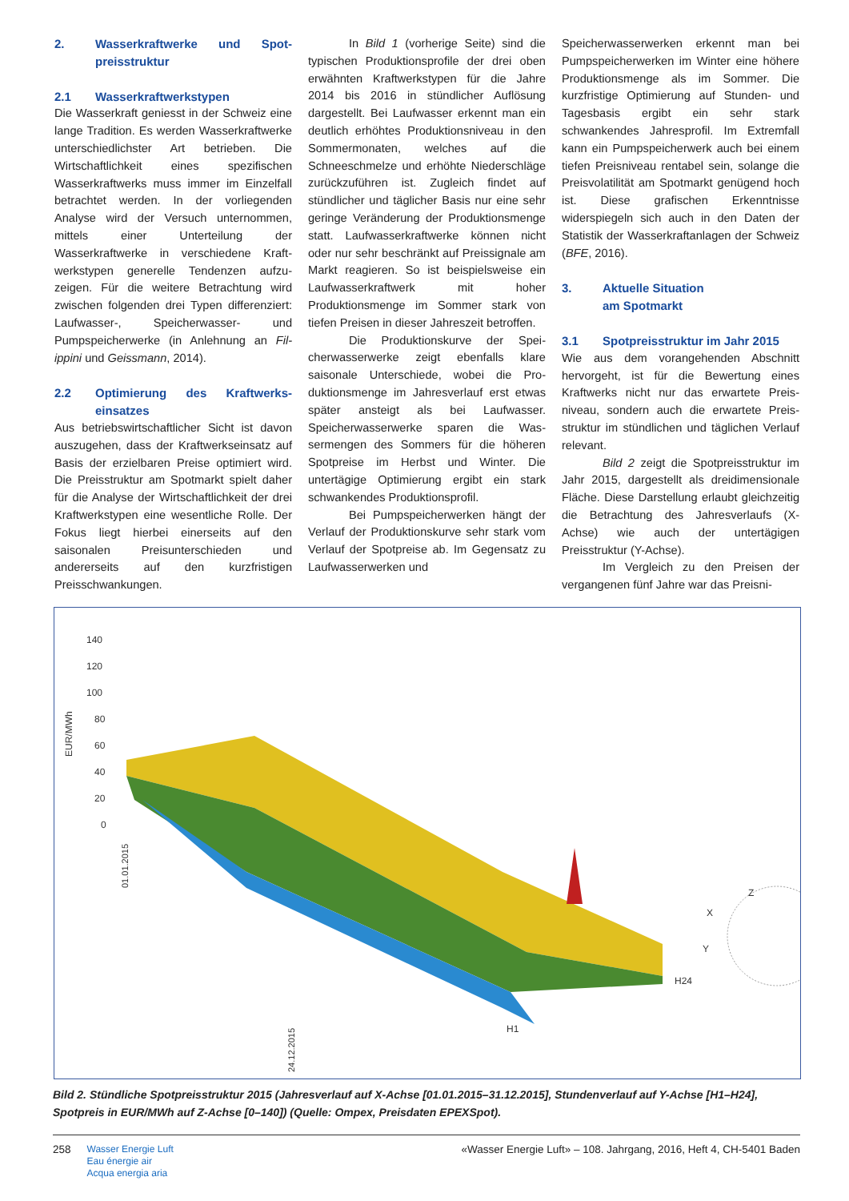2. Wasserkraftwerke und Spot­preisstruktur
2.1 Wasserkraftwerkstypen
Die Wasserkraft geniesst in der Schweiz eine lange Tradition. Es werden Wasser­kraftwerke unterschiedlichster Art betrie­ben. Die Wirtschaftlichkeit eines spezifi­schen Wasserkraftwerks muss immer im Einzelfall betrachtet werden. In der vorlie­genden Analyse wird der Versuch unter­nommen, mittels einer Unterteilung der Wasserkraftwerke in verschiedene Kraft­werkstypen generelle Tendenzen aufzu­zeigen. Für die weitere Betrachtung wird zwischen folgenden drei Typen differen­ziert: Laufwasser-, Speicherwasser- und Pumpspeicherwerke (in Anlehnung an Fil­ippini und Geissmann, 2014).
2.2 Optimierung des Kraftwerks­einsatzes
Aus betriebswirtschaftlicher Sicht ist da­von auszugehen, dass der Kraftwerksein­satz auf Basis der erzielbaren Preise opti­miert wird. Die Preisstruktur am Spotmarkt spielt daher für die Analyse der Wirtschaft­lichkeit der drei Kraftwerkstypen eine we­sentliche Rolle. Der Fokus liegt hierbei einerseits auf den saisonalen Preisunter­schieden und andererseits auf den kurz­fristigen Preisschwankungen.
In Bild 1 (vorherige Seite) sind die typischen Produktionsprofile der drei oben erwähnten Kraftwerkstypen für die Jahre 2014 bis 2016 in stündlicher Auflö­sung dargestellt. Bei Laufwasser erkennt man ein deutlich erhöhtes Produktions­niveau in den Sommermonaten, welches auf die Schneeschmelze und erhöhte Nie­derschläge zurückzuführen ist. Zugleich findet auf stündlicher und täglicher Basis nur eine sehr geringe Veränderung der Produktionsmenge statt. Laufwasser­kraftwerke können nicht oder nur sehr be­schränkt auf Preissignale am Markt reagie­ren. So ist beispielsweise ein Laufwasser­kraftwerk mit hoher Produktionsmenge im Sommer stark von tiefen Preisen in dieser Jahreszeit betroffen.
Die Produktionskurve der Spei­cherwasserwerke zeigt ebenfalls klare saisonale Unterschiede, wobei die Pro­duktionsmenge im Jahresverlauf erst etwas später ansteigt als bei Laufwasser. Speicherwasserwerke sparen die Was­sermengen des Sommers für die höhe­ren Spotpreise im Herbst und Winter. Die untertägige Optimierung ergibt ein stark schwankendes Produktionsprofil.
Bei Pumpspeicherwerken hängt der Verlauf der Produktionskurve sehr stark vom Verlauf der Spotpreise ab. Im Gegensatz zu Laufwasserwerken und
Speicherwasserwerken erkennt man bei Pumpspeicherwerken im Winter eine hö­here Produktionsmenge als im Sommer. Die kurzfristige Optimierung auf Stun­den- und Tagesbasis ergibt ein sehr stark schwankendes Jahresprofil. Im Extrem­fall kann ein Pumpspeicherwerk auch bei einem tiefen Preisniveau rentabel sein, solange die Preisvolatilität am Spotmarkt genügend hoch ist. Diese grafischen Er­kenntnisse widerspiegeln sich auch in den Daten der Statistik der Wasserkraftanla­gen der Schweiz (BFE, 2016).
3. Aktuelle Situation
am Spotmarkt
3.1 Spotpreisstruktur im Jahr 2015
Wie aus dem vorangehenden Abschnitt hervorgeht, ist für die Bewertung eines Kraftwerks nicht nur das erwartete Preis­niveau, sondern auch die erwartete Preis­struktur im stündlichen und täglichen Ver­lauf relevant.
Bild 2 zeigt die Spotpreisstruktur im Jahr 2015, dargestellt als dreidimen­sionale Fläche. Diese Darstellung erlaubt gleichzeitig die Betrachtung des Jahres­verlaufs (X-Achse) wie auch der untertägi­gen Preisstruktur (Y-Achse).
Im Vergleich zu den Preisen der vergangenen fünf Jahre war das Preisni-
EUR/MWh
140
120
100
80
60
40
20
0
01.01.2015
24.12.2015
H24
H1
X
Y
Z
Bild 2. Stündliche Spotpreisstruktur 2015 (Jahresverlauf auf X-Achse [01.01.2015–31.12.2015], Stundenverlauf auf Y-Achse [H1–H24], Spotpreis in EUR/MWh auf Z-Achse [0–140]) (Quelle: Ompex, Preisdaten EPEXSpot).
258
Wasser Energie Luft
Eau énergie air
Acqua energia aria
«Wasser Energie Luft» – 108. Jahrgang, 2016, Heft 4, CH-5401 Baden